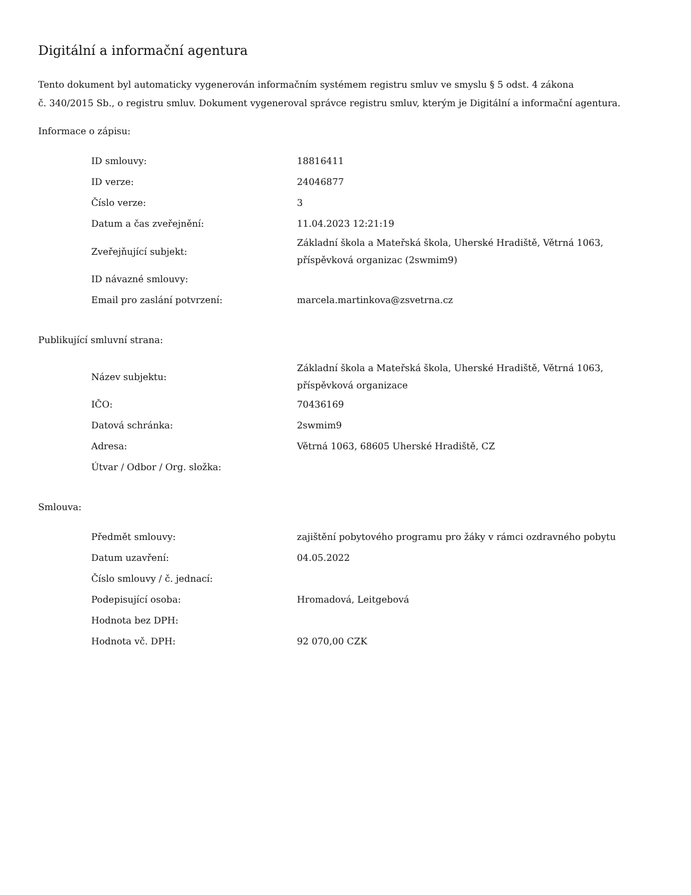Digitální a informační agentura
Tento dokument byl automaticky vygenerován informačním systémem registru smluv ve smyslu § 5 odst. 4 zákona
č. 340/2015 Sb., o registru smluv. Dokument vygeneroval správce registru smluv, kterým je Digitální a informační agentura.
Informace o zápisu:
| ID smlouvy: | 18816411 |
| ID verze: | 24046877 |
| Číslo verze: | 3 |
| Datum a čas zveřejnění: | 11.04.2023 12:21:19 |
| Zveřejňující subjekt: | Základní škola a Mateřská škola, Uherské Hradiště, Větrná 1063, příspěvková organizac (2swmim9) |
| ID návazné smlouvy: | |
| Email pro zaslání potvrzení: | marcela.martinkova@zsvetrna.cz |
Publikující smluvní strana:
| Název subjektu: | Základní škola a Mateřská škola, Uherské Hradiště, Větrná 1063, příspěvková organizace |
| IČO: | 70436169 |
| Datová schránka: | 2swmim9 |
| Adresa: | Větrná 1063, 68605 Uherské Hradiště, CZ |
| Útvar / Odbor / Org. složka: | |
Smlouva:
| Předmět smlouvy: | zajištění pobytového programu pro žáky v rámci ozdravného pobytu |
| Datum uzavření: | 04.05.2022 |
| Číslo smlouvy / č. jednací: | |
| Podepisující osoba: | Hromadová, Leitgebová |
| Hodnota bez DPH: | |
| Hodnota vč. DPH: | 92 070,00 CZK |